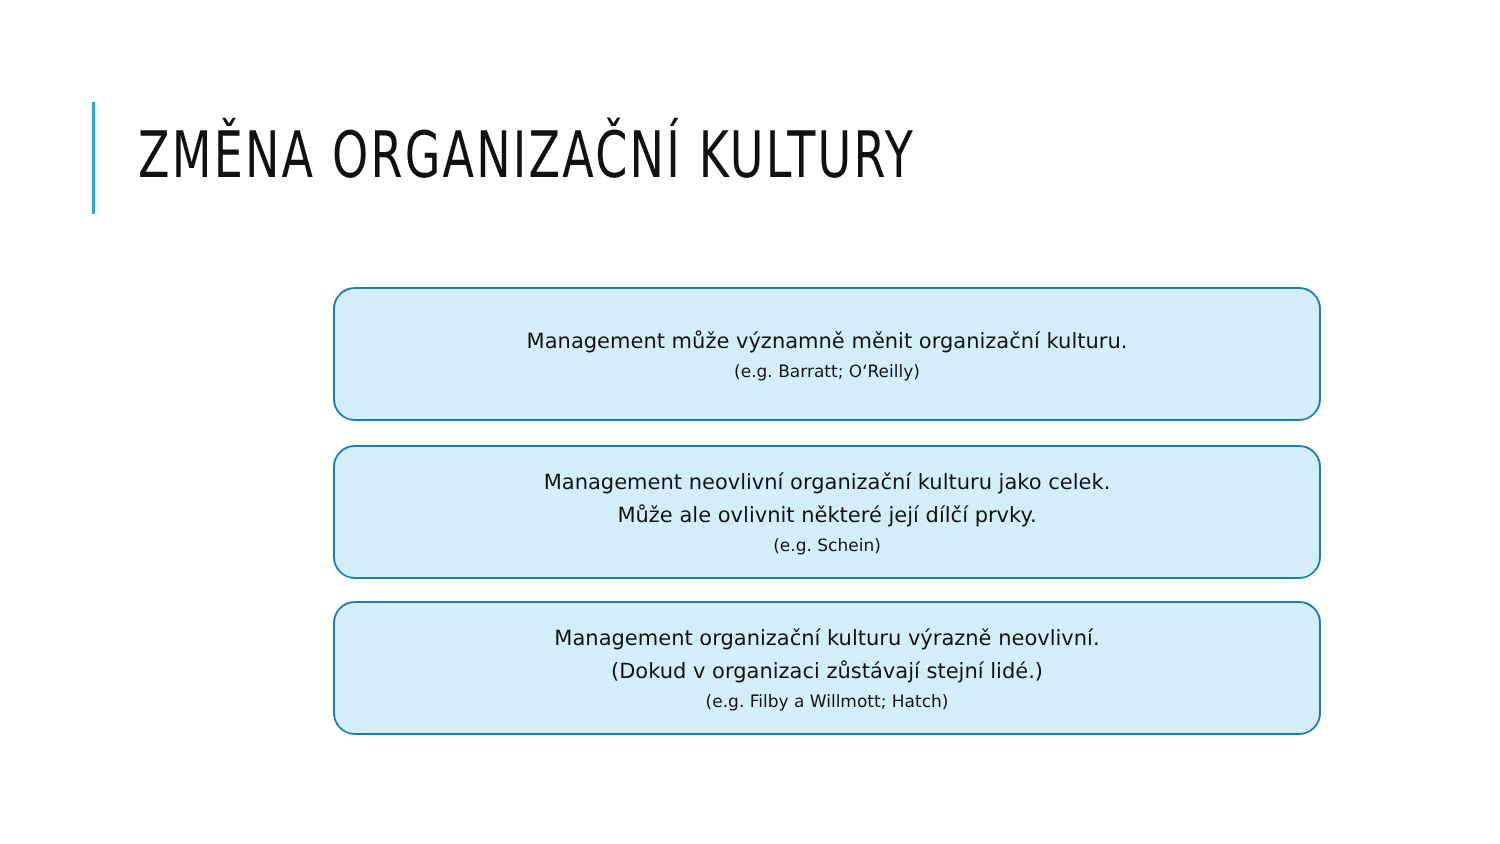ZMĚNA ORGANIZAČNÍ KULTURY
Management může významně měnit organizační kulturu.
(e.g. Barratt; O‘Reilly)
Management neovlivní organizační kulturu jako celek.
Může ale ovlivnit některé její dílčí prvky.
(e.g. Schein)
Management organizační kulturu výrazně neovlivní.
(Dokud v organizaci zůstávají stejní lidé.)
(e.g. Filby a Willmott; Hatch)